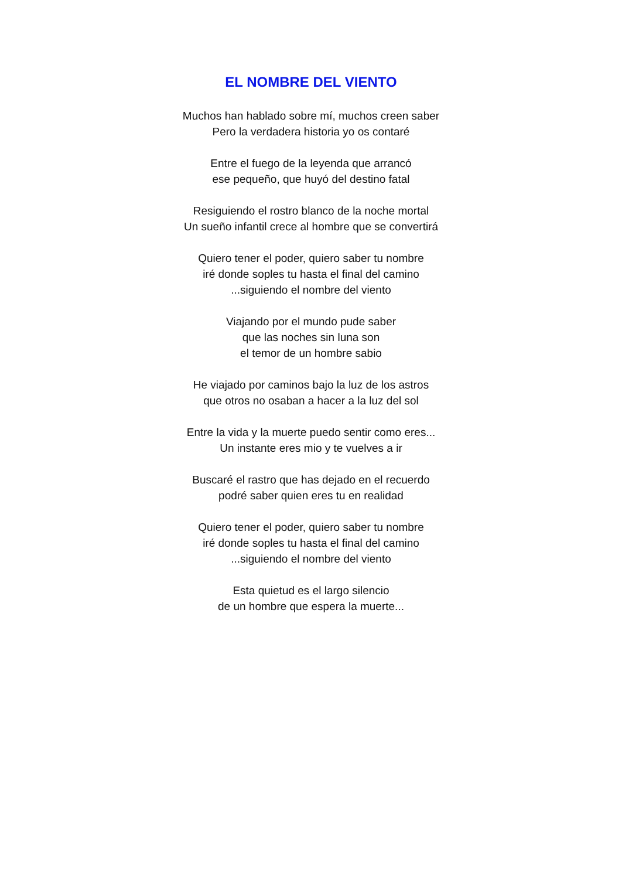EL NOMBRE DEL VIENTO
Muchos han hablado sobre mí, muchos creen saber
Pero la verdadera historia yo os contaré
Entre el fuego de la leyenda que arrancó
ese pequeño, que huyó del destino fatal
Resiguiendo el rostro blanco de la noche mortal
Un sueño infantil crece al hombre que se convertirá
Quiero tener el poder, quiero saber tu nombre
iré donde soples tu hasta el final del camino
...siguiendo el nombre del viento
Viajando por el mundo pude saber
que las noches sin luna son
el temor de un hombre sabio
He viajado por caminos bajo la luz de los astros
que otros no osaban a hacer a la luz del sol
Entre la vida y la muerte puedo sentir como eres...
Un instante eres mio y te vuelves a ir
Buscaré el rastro que has dejado en el recuerdo
podré saber quien eres tu en realidad
Quiero tener el poder, quiero saber tu nombre
iré donde soples tu hasta el final del camino
...siguiendo el nombre del viento
Esta quietud es el largo silencio
de un hombre que espera la muerte...